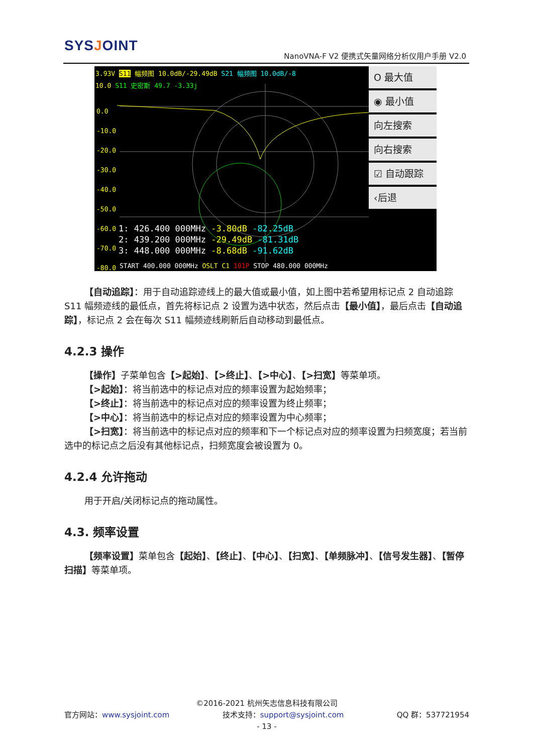SYSJOINT
NanoVNA-F V2 便携式矢量网络分析仪用户手册 V2.0
3.93V S11 幅频图 10.0dB/-29.49dB S21 幅频图 10.0dB/-8
10.0 S11 史密斯 49.7 -3.33j
0.0
-10.0
-20.0
-30.0
-40.0
-50.0
-60.0
-70.0
-80.0
1: 426.400 000MHz -3.80dB -82.25dB
2: 439.200 000MHz -29.49dB -81.31dB
3: 448.000 000MHz -8.68dB -91.62dB
START 400.000 000MHz OSLT C1 101P STOP 480.000 000MHz
O 最大值
◉ 最小值
向左搜索
向右搜索
☑ 自动跟踪
‹后退
【自动追踪】：用于自动追踪迹线上的最大值或最小值，如上图中若希望用标记点 2 自动追踪 S11 幅频迹线的最低点，首先将标记点 2 设置为选中状态，然后点击【最小值】，最后点击【自动追踪】，标记点 2 会在每次 S11 幅频迹线刷新后自动移动到最低点。
4.2.3 操作
【操作】子菜单包含【>起始】、【>终止】、【>中心】、【>扫宽】等菜单项。
【>起始】：将当前选中的标记点对应的频率设置为起始频率；
【>终止】：将当前选中的标记点对应的频率设置为终止频率；
【>中心】：将当前选中的标记点对应的频率设置为中心频率；
【>扫宽】：将当前选中的标记点对应的频率和下一个标记点对应的频率设置为扫频宽度；若当前选中的标记点之后没有其他标记点，扫频宽度会被设置为 0。
4.2.4 允许拖动
用于开启/关闭标记点的拖动属性。
4.3. 频率设置
【频率设置】菜单包含【起始】、【终止】、【中心】、【扫宽】、【单频脉冲】、【信号发生器】、【暂停扫描】等菜单项。
©2016-2021 杭州矢志信息科技有限公司
官方网站：www.sysjoint.com 技术支持：support@sysjoint.com QQ 群：537721954
- 13 -